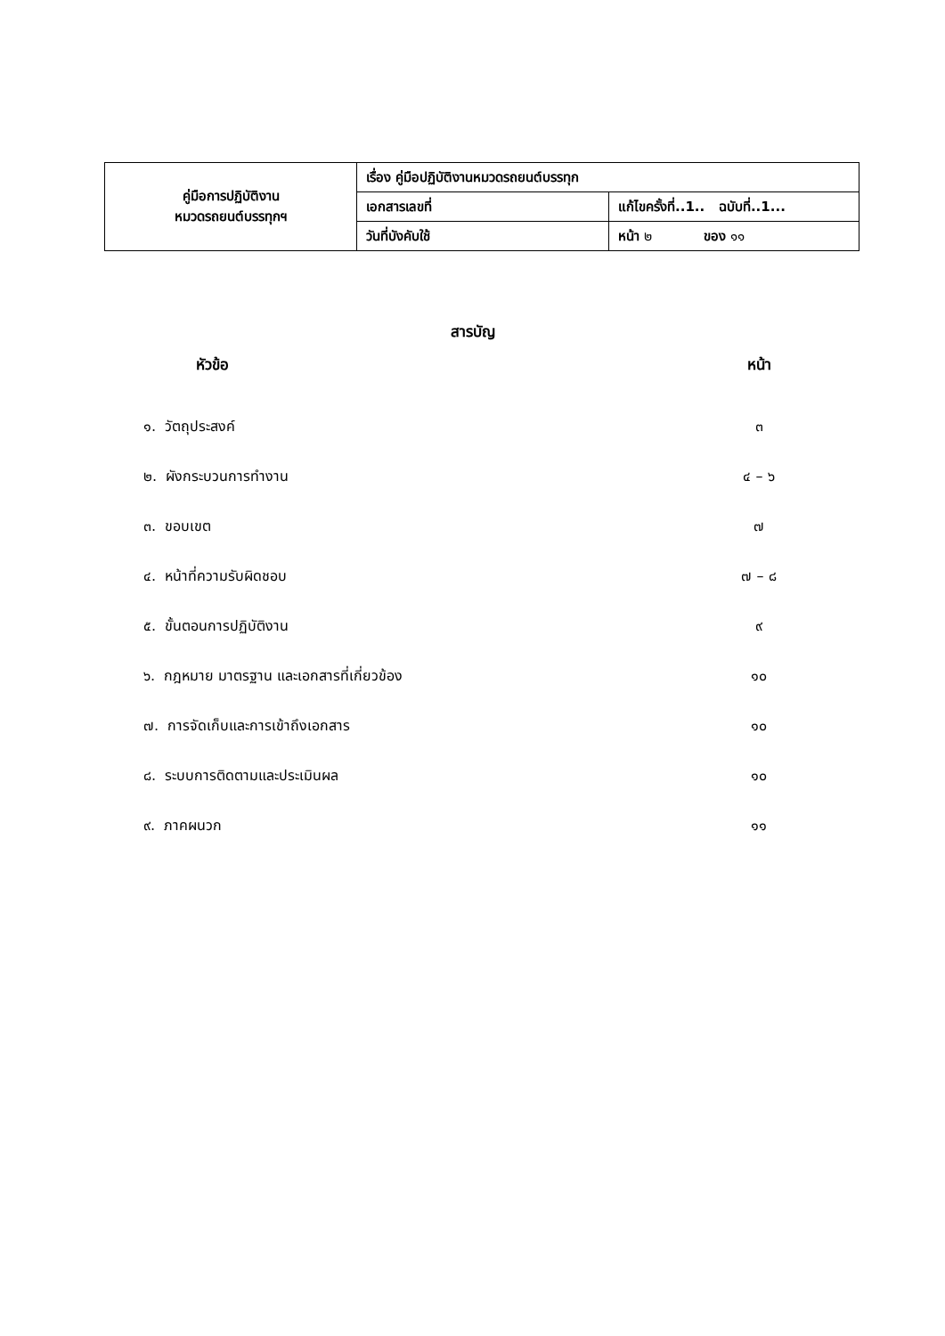| คู่มือการปฏิบัติงาน หมวดรถยนต์บรรทุกฯ | เรื่อง คู่มือปฏิบัติงานหมวดรถยนต์บรรทุก | |
| | เอกสารเลขที่ | แก้ไขครั้งที่..1.. ฉบับที่..1... |
| | วันที่บังคับใช้ | หน้า ๒ ของ ๑๑ |
สารบัญ
| หัวข้อ | หน้า |
| --- | --- |
| ๑. วัตถุประสงค์ | ๓ |
| ๒. ผังกระบวนการทำงาน | ๔ – ๖ |
| ๓. ขอบเขต | ๗ |
| ๔. หน้าที่ความรับผิดชอบ | ๗ – ๘ |
| ๕. ขั้นตอนการปฏิบัติงาน | ๙ |
| ๖. กฎหมาย มาตรฐาน และเอกสารที่เกี่ยวข้อง | ๑๐ |
| ๗. การจัดเก็บและการเข้าถึงเอกสาร | ๑๐ |
| ๘. ระบบการติดตามและประเมินผล | ๑๐ |
| ๙. ภาคผนวก | ๑๑ |